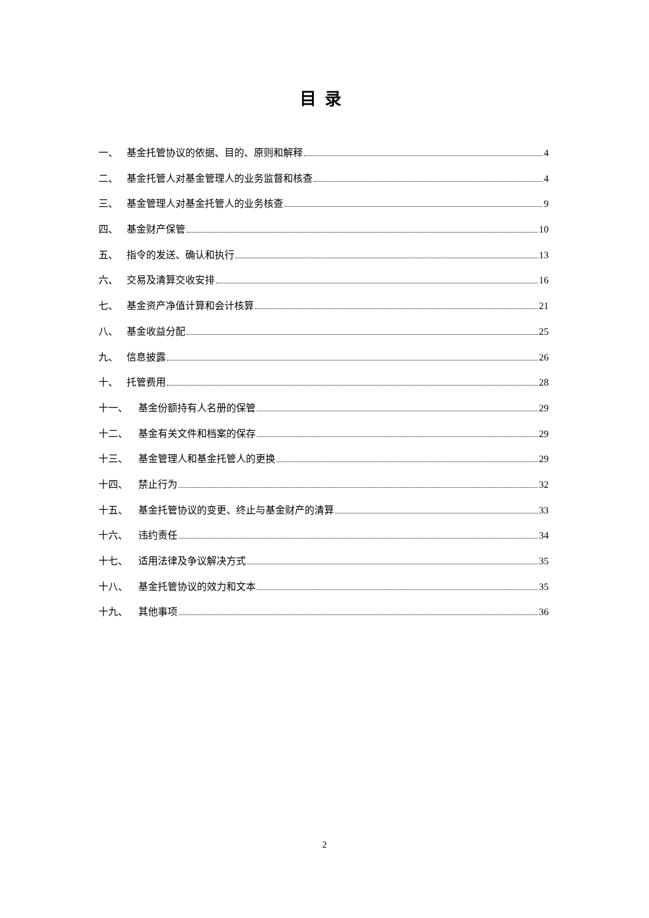目录
一、 基金托管协议的依据、目的、原则和解释 4
二、 基金托管人对基金管理人的业务监督和核查 4
三、 基金管理人对基金托管人的业务核查 9
四、 基金财产保管 10
五、 指令的发送、确认和执行 13
六、 交易及清算交收安排 16
七、 基金资产净值计算和会计核算 21
八、 基金收益分配 25
九、 信息披露 26
十、 托管费用 28
十一、 基金份额持有人名册的保管 29
十二、 基金有关文件和档案的保存 29
十三、 基金管理人和基金托管人的更换 29
十四、 禁止行为 32
十五、 基金托管协议的变更、终止与基金财产的清算 33
十六、 违约责任 34
十七、 适用法律及争议解决方式 35
十八、 基金托管协议的效力和文本 35
十九、 其他事项 36
2